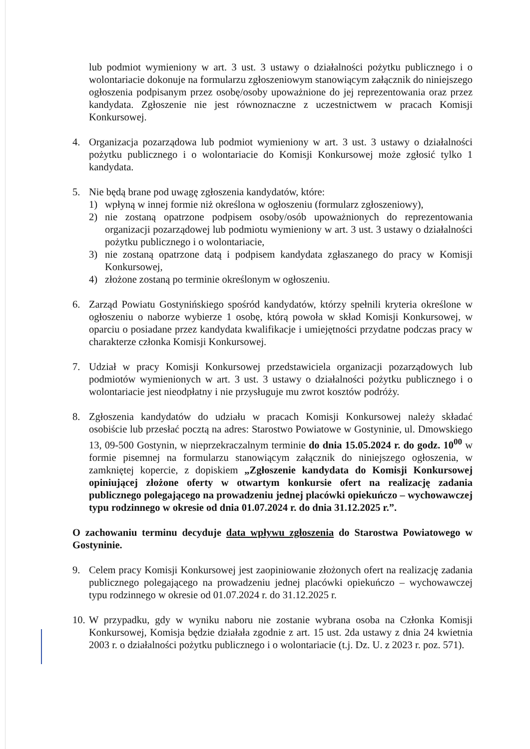lub podmiot wymieniony w art. 3 ust. 3 ustawy o działalności pożytku publicznego i o wolontariacie dokonuje na formularzu zgłoszeniowym stanowiącym załącznik do niniejszego ogłoszenia podpisanym przez osobę/osoby upoważnione do jej reprezentowania oraz przez kandydata. Zgłoszenie nie jest równoznaczne z uczestnictwem w pracach Komisji Konkursowej.
4. Organizacja pozarządowa lub podmiot wymieniony w art. 3 ust. 3 ustawy o działalności pożytku publicznego i o wolontariacie do Komisji Konkursowej może zgłosić tylko 1 kandydata.
5. Nie będą brane pod uwagę zgłoszenia kandydatów, które:
1) wpłyną w innej formie niż określona w ogłoszeniu (formularz zgłoszeniowy),
2) nie zostaną opatrzone podpisem osoby/osób upoważnionych do reprezentowania organizacji pozarządowej lub podmiotu wymieniony w art. 3 ust. 3 ustawy o działalności pożytku publicznego i o wolontariacie,
3) nie zostaną opatrzone datą i podpisem kandydata zgłaszanego do pracy w Komisji Konkursowej,
4) złożone zostaną po terminie określonym w ogłoszeniu.
6. Zarząd Powiatu Gostynińskiego spośród kandydatów, którzy spełnili kryteria określone w ogłoszeniu o naborze wybierze 1 osobę, którą powoła w skład Komisji Konkursowej, w oparciu o posiadane przez kandydata kwalifikacje i umiejętności przydatne podczas pracy w charakterze członka Komisji Konkursowej.
7. Udział w pracy Komisji Konkursowej przedstawiciela organizacji pozarządowych lub podmiotów wymienionych w art. 3 ust. 3 ustawy o działalności pożytku publicznego i o wolontariacie jest nieodpłatny i nie przysługuje mu zwrot kosztów podróży.
8. Zgłoszenia kandydatów do udziału w pracach Komisji Konkursowej należy składać osobiście lub przesłać pocztą na adres: Starostwo Powiatowe w Gostyninie, ul. Dmowskiego 13, 09-500 Gostynin, w nieprzekraczalnym terminie do dnia 15.05.2024 r. do godz. 10<sup>00</sup> w formie pisemnej na formularzu stanowiącym załącznik do niniejszego ogłoszenia, w zamkniętej kopercie, z dopiskiem „Zgłoszenie kandydata do Komisji Konkursowej opiniującej złożone oferty w otwartym konkursie ofert na realizację zadania publicznego polegającego na prowadzeniu jednej placówki opiekuńczo – wychowawczej typu rodzinnego w okresie od dnia 01.07.2024 r. do dnia 31.12.2025 r.”.
O zachowaniu terminu decyduje data wpływu zgłoszenia do Starostwa Powiatowego w Gostyninie.
9. Celem pracy Komisji Konkursowej jest zaopiniowanie złożonych ofert na realizację zadania publicznego polegającego na prowadzeniu jednej placówki opiekuńczo – wychowawczej typu rodzinnego w okresie od 01.07.2024 r. do 31.12.2025 r.
10.
W przypadku, gdy w wyniku naboru nie zostanie wybrana osoba na Członka Komisji Konkursowej, Komisja będzie działała zgodnie z art. 15 ust. 2da ustawy z dnia 24 kwietnia 2003 r. o działalności pożytku publicznego i o wolontariacie (t.j. Dz. U. z 2023 r. poz. 571).